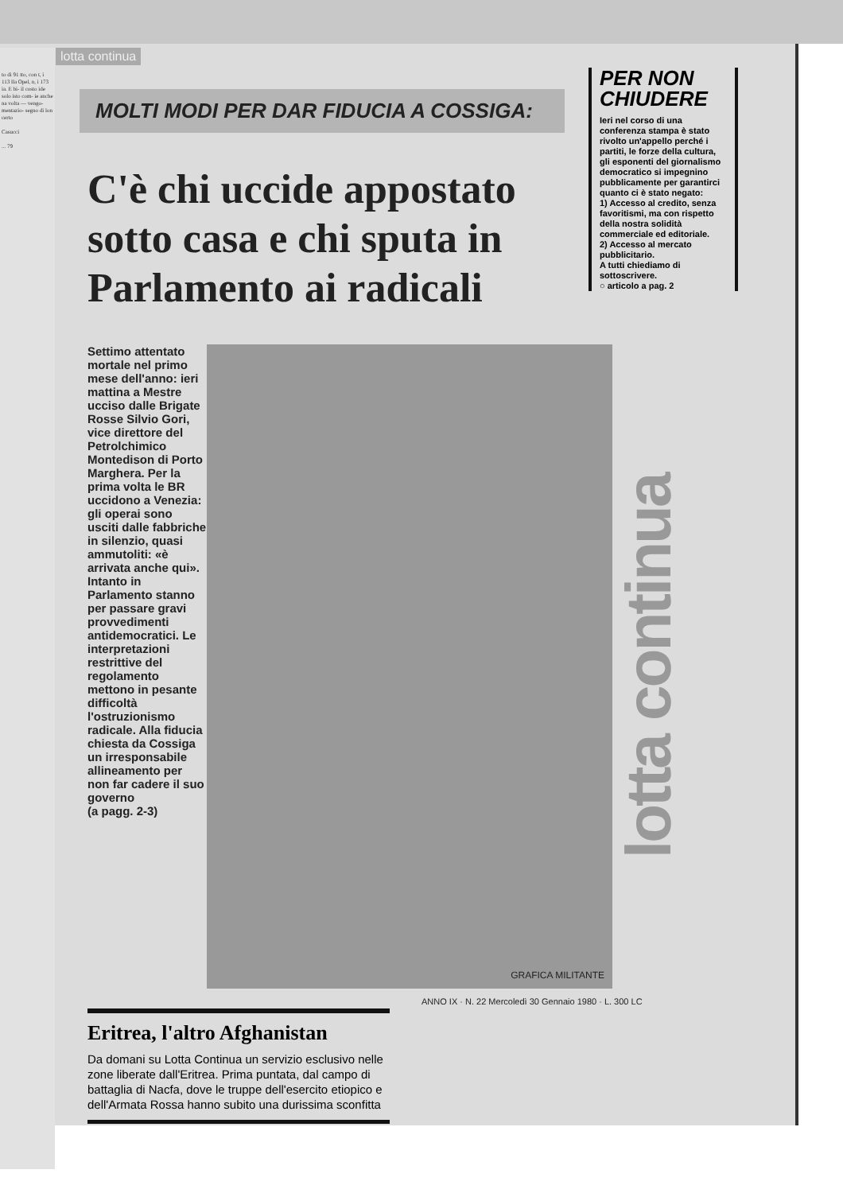to di 91 tto, con t, i 113 lla Opel, n, i 173 ia. E bi- il costo ide solo isto com- ie anche na volta — vengo- mentazio- segno di lon certo
Casucci
... 79
lotta continua
PER NON CHIUDERE
Ieri nel corso di una conferenza stampa è stato rivolto un'appello perché i partiti, le forze della cultura, gli esponenti del giornalismo democratico si impegnino pubblicamente per garantirci quanto ci è stato negato:
1) Accesso al credito, senza favoritismi, ma con rispetto della nostra solidità commerciale ed editoriale.
2) Accesso al mercato pubblicitario.
A tutti chiediamo di sottoscrivere.
○ articolo a pag. 2
MOLTI MODI PER DAR FIDUCIA A COSSIGA:
C'è chi uccide appostato sotto casa e chi sputa in Parlamento ai radicali
Settimo attentato mortale nel primo mese dell'anno: ieri mattina a Mestre ucciso dalle Brigate Rosse Silvio Gori, vice direttore del Petrolchimico Montedison di Porto Marghera. Per la prima volta le BR uccidono a Venezia: gli operai sono usciti dalle fabbriche in silenzio, quasi ammutoliti: «è arrivata anche qui». Intanto in Parlamento stanno per passare gravi provvedimenti antidemocratici. Le interpretazioni restrittive del regolamento mettono in pesante difficoltà l'ostruzionismo radicale. Alla fiducia chiesta da Cossiga un irresponsabile allineamento per non far cadere il suo governo
(a pagg. 2-3)
GRAFICA MILITANTE
lotta continua
Eritrea, l'altro Afghanistan
Da domani su Lotta Continua un servizio esclusivo nelle zone liberate dall'Eritrea. Prima puntata, dal campo di battaglia di Nacfa, dove le truppe dell'esercito etiopico e dell'Armata Rossa hanno subito una durissima sconfitta
ANNO IX · N. 22 Mercoledì 30 Gennaio 1980 · L. 300 LC